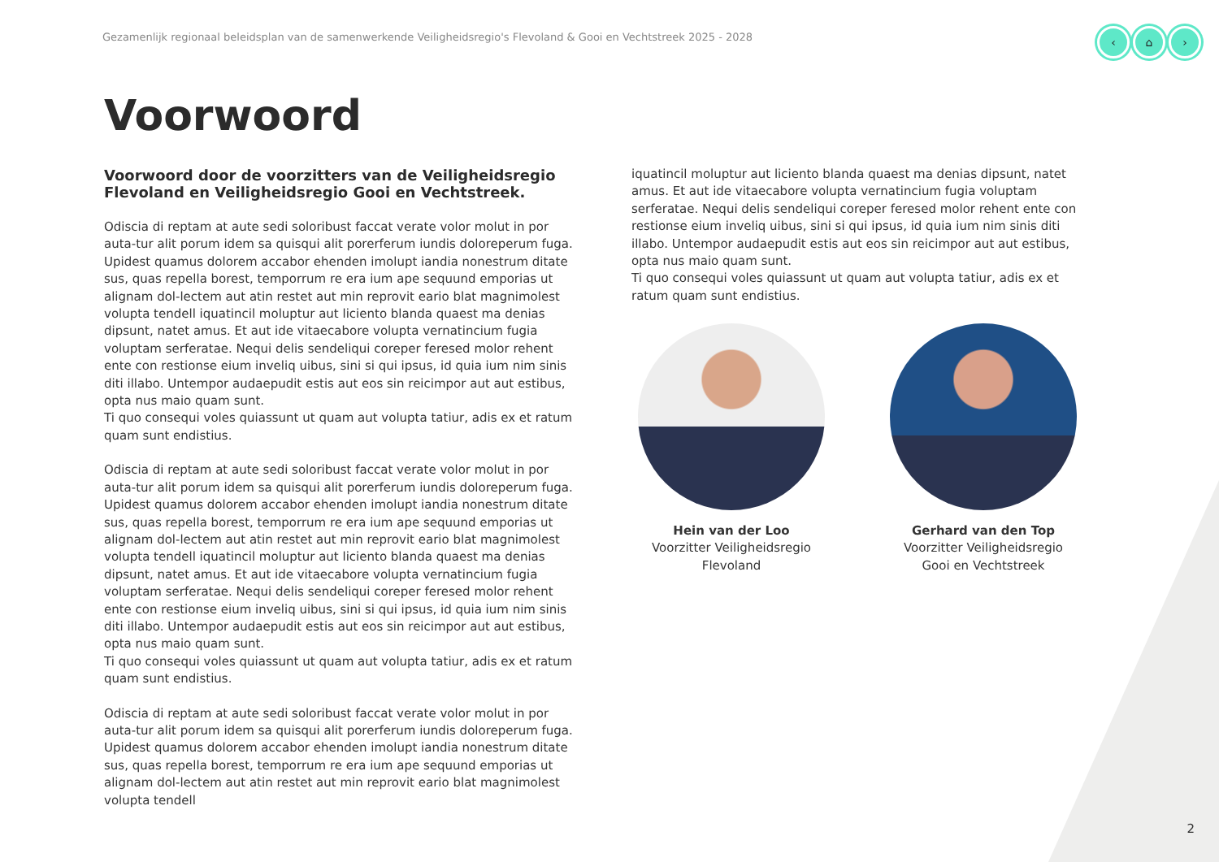Gezamenlijk regionaal beleidsplan van de samenwerkende Veiligheidsregio's Flevoland & Gooi en Vechtstreek 2025 - 2028
‹ ⌂ ›
Voorwoord
Voorwoord door de voorzitters van de Veiligheidsregio Flevoland en Veiligheidsregio Gooi en Vechtstreek.
Odiscia di reptam at aute sedi soloribust faccat verate volor molut in por auta-tur alit porum idem sa quisqui alit porerferum iundis doloreperum fuga. Upidest quamus dolorem accabor ehenden imolupt iandia nonestrum ditate sus, quas repella borest, temporrum re era ium ape sequund emporias ut alignam dol-lectem aut atin restet aut min reprovit eario blat magnimolest volupta tendell iquatincil moluptur aut liciento blanda quaest ma denias dipsunt, natet amus. Et aut ide vitaecabore volupta vernatincium fugia voluptam serferatae. Nequi delis sendeliqui coreper feresed molor rehent ente con restionse eium inveliq uibus, sini si qui ipsus, id quia ium nim sinis diti illabo. Untempor audaepudit estis aut eos sin reicimpor aut aut estibus, opta nus maio quam sunt.
Ti quo consequi voles quiassunt ut quam aut volupta tatiur, adis ex et ratum quam sunt endistius.
Odiscia di reptam at aute sedi soloribust faccat verate volor molut in por auta-tur alit porum idem sa quisqui alit porerferum iundis doloreperum fuga. Upidest quamus dolorem accabor ehenden imolupt iandia nonestrum ditate sus, quas repella borest, temporrum re era ium ape sequund emporias ut alignam dol-lectem aut atin restet aut min reprovit eario blat magnimolest volupta tendell iquatincil moluptur aut liciento blanda quaest ma denias dipsunt, natet amus. Et aut ide vitaecabore volupta vernatincium fugia voluptam serferatae. Nequi delis sendeliqui coreper feresed molor rehent ente con restionse eium inveliq uibus, sini si qui ipsus, id quia ium nim sinis diti illabo. Untempor audaepudit estis aut eos sin reicimpor aut aut estibus, opta nus maio quam sunt.
Ti quo consequi voles quiassunt ut quam aut volupta tatiur, adis ex et ratum quam sunt endistius.
Odiscia di reptam at aute sedi soloribust faccat verate volor molut in por auta-tur alit porum idem sa quisqui alit porerferum iundis doloreperum fuga. Upidest quamus dolorem accabor ehenden imolupt iandia nonestrum ditate sus, quas repella borest, temporrum re era ium ape sequund emporias ut alignam dol-lectem aut atin restet aut min reprovit eario blat magnimolest volupta tendell
iquatincil moluptur aut liciento blanda quaest ma denias dipsunt, natet amus. Et aut ide vitaecabore volupta vernatincium fugia voluptam serferatae. Nequi delis sendeliqui coreper feresed molor rehent ente con restionse eium inveliq uibus, sini si qui ipsus, id quia ium nim sinis diti illabo. Untempor audaepudit estis aut eos sin reicimpor aut aut estibus, opta nus maio quam sunt.
Ti quo consequi voles quiassunt ut quam aut volupta tatiur, adis ex et ratum quam sunt endistius.
Hein van der Loo
Voorzitter Veiligheidsregio Flevoland
Gerhard van den Top
Voorzitter Veiligheidsregio Gooi en Vechtstreek
2